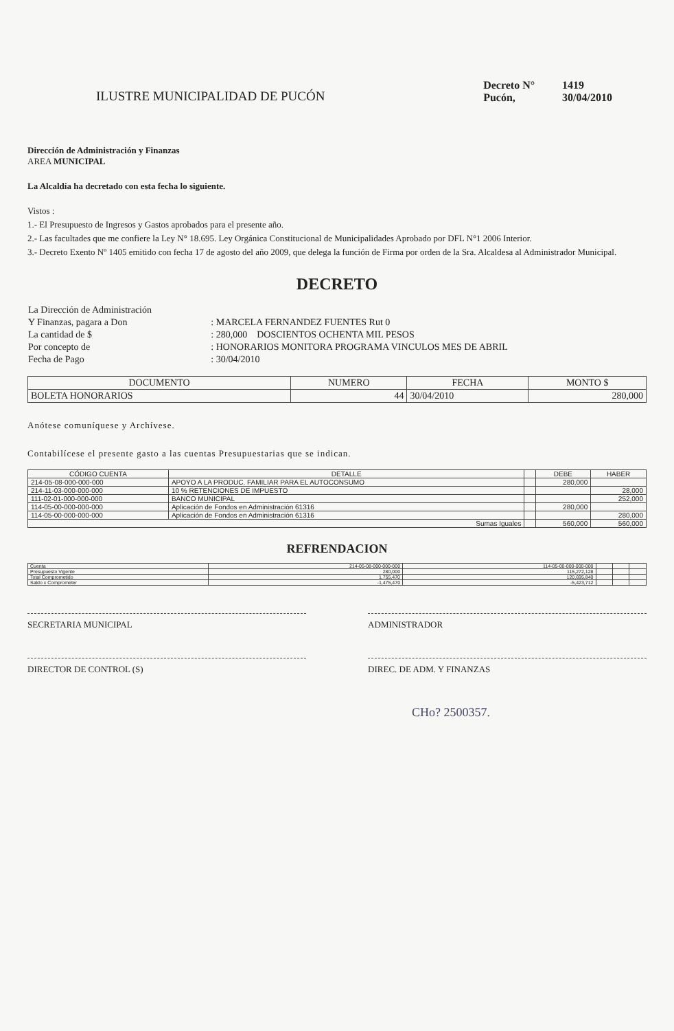ILUSTRE MUNICIPALIDAD DE PUCÓN
| Decreto N° | 1419 |
| Pucón, | 30/04/2010 |
Dirección de Administración y Finanzas
AREA MUNICIPAL
La Alcaldía ha decretado con esta fecha lo siguiente.
Vistos :
1.- El Presupuesto de Ingresos y Gastos aprobados para el presente año.
2.- Las facultades que me confiere la Ley N° 18.695. Ley Orgánica Constitucional de Municipalidades Aprobado por DFL N°1 2006 Interior.
3.- Decreto Exento Nº 1405 emitido con fecha 17 de agosto del año 2009, que delega la función de Firma por orden de la Sra. Alcaldesa al Administrador Municipal.
DECRETO
| La Dirección de Administración | |
| Y Finanzas, pagara a Don | : MARCELA FERNANDEZ FUENTES Rut 0 |
| La cantidad de $ | : 280,000 DOSCIENTOS OCHENTA MIL PESOS |
| Por concepto de | : HONORARIOS MONITORA PROGRAMA VINCULOS MES DE ABRIL |
| Fecha de Pago | : 30/04/2010 |
| DOCUMENTO | NUMERO | FECHA | MONTO $ |
| --- | --- | --- | --- |
| BOLETA HONORARIOS | 44 | 30/04/2010 | 280,000 |
Anótese comuníquese y Archívese.
Contabilícese el presente gasto a las cuentas Presupuestarias que se indican.
| CÓDIGO CUENTA | DETALLE | | DEBE | HABER |
| --- | --- | --- | --- | --- |
| 214-05-08-000-000-000 | APOYO A LA PRODUC. FAMILIAR PARA EL AUTOCONSUMO | | 280,000 | |
| 214-11-03-000-000-000 | 10 % RETENCIONES DE IMPUESTO | | | 28,000 |
| 111-02-01-000-000-000 | BANCO MUNICIPAL | | | 252,000 |
| 114-05-00-000-000-000 | Aplicación de Fondos en Administración 61316 | | 280,000 | |
| 114-05-00-000-000-000 | Aplicación de Fondos en Administración 61316 | | | 280,000 |
| Sumas Iguales | | | 560,000 | 560,000 |
REFRENDACION
| Cuenta | 214-05-08-000-000-000 | 114-05-00-000-000-000 | | | |
| Presupuesto Vigente | 280,000 | 115,272,128 | | | |
| Total Comprometido | 1,755,470 | 120,695,840 | | | |
| Saldo x Comprometer | -1,475,470 | -5,423,712 | | | |
SECRETARIA MUNICIPAL ADMINISTRADOR
DIRECTOR DE CONTROL (S) DIREC. DE ADM. Y FINANZAS
CHo? 2500357.